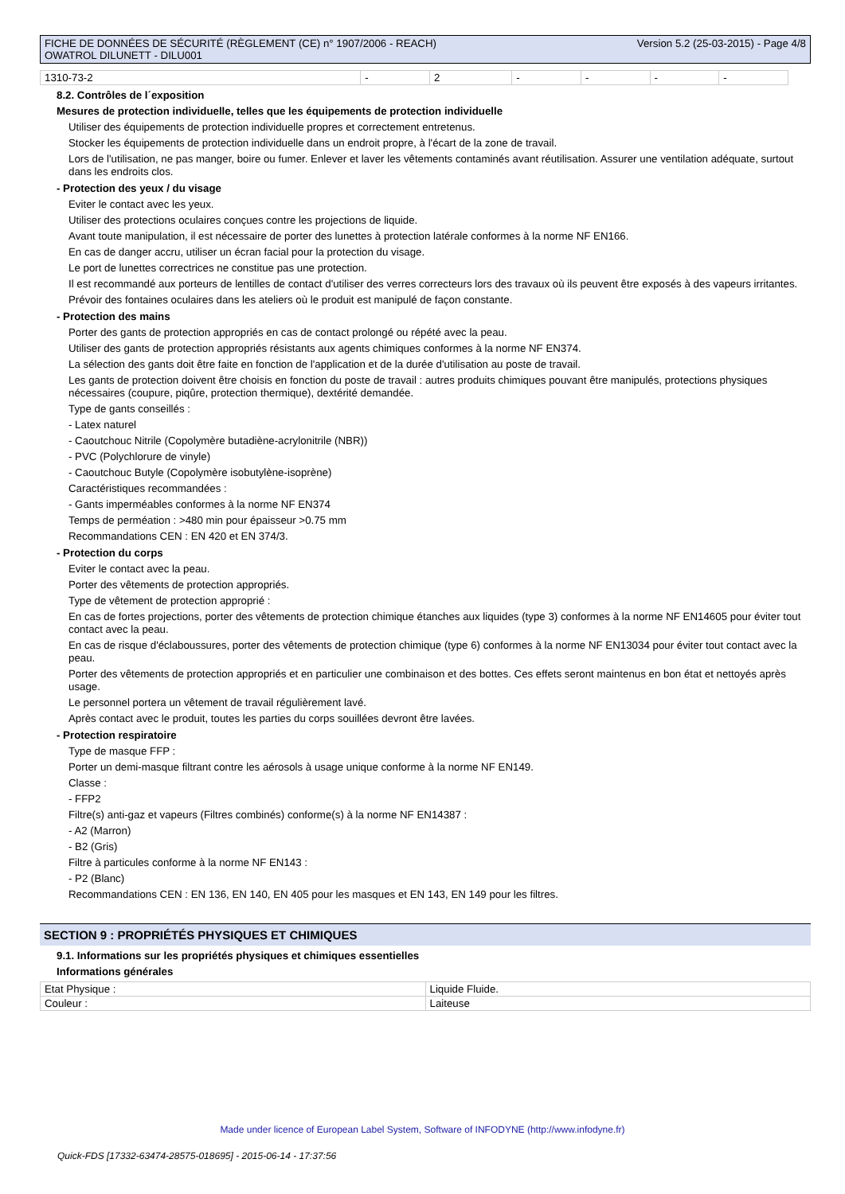FICHE DE DONNÉES DE SÉCURITÉ (RÈGLEMENT (CE) n° 1907/2006 - REACH)
OWATROL DILUNETT - DILU001
Version 5.2 (25-03-2015) - Page 4/8
| 1310-73-2 | - | 2 | - | - | - | - |
8.2. Contrôles de l´exposition
Mesures de protection individuelle, telles que les équipements de protection individuelle
Utiliser des équipements de protection individuelle propres et correctement entretenus.
Stocker les équipements de protection individuelle dans un endroit propre, à l'écart de la zone de travail.
Lors de l'utilisation, ne pas manger, boire ou fumer. Enlever et laver les vêtements contaminés avant réutilisation. Assurer une ventilation adéquate, surtout dans les endroits clos.
- Protection des yeux / du visage
Eviter le contact avec les yeux.
Utiliser des protections oculaires conçues contre les projections de liquide.
Avant toute manipulation, il est nécessaire de porter des lunettes à protection latérale conformes à la norme NF EN166.
En cas de danger accru, utiliser un écran facial pour la protection du visage.
Le port de lunettes correctrices ne constitue pas une protection.
Il est recommandé aux porteurs de lentilles de contact d'utiliser des verres correcteurs lors des travaux où ils peuvent être exposés à des vapeurs irritantes.
Prévoir des fontaines oculaires dans les ateliers où le produit est manipulé de façon constante.
- Protection des mains
Porter des gants de protection appropriés en cas de contact prolongé ou répété avec la peau.
Utiliser des gants de protection appropriés résistants aux agents chimiques conformes à la norme NF EN374.
La sélection des gants doit être faite en fonction de l'application et de la durée d'utilisation au poste de travail.
Les gants de protection doivent être choisis en fonction du poste de travail : autres produits chimiques pouvant être manipulés, protections physiques nécessaires (coupure, piqûre, protection thermique), dextérité demandée.
Type de gants conseillés :
- Latex naturel
- Caoutchouc Nitrile (Copolymère butadiène-acrylonitrile (NBR))
- PVC (Polychlorure de vinyle)
- Caoutchouc Butyle (Copolymère isobutylène-isoprène)
Caractéristiques recommandées :
- Gants imperméables conformes à la norme NF EN374
Temps de perméation : >480 min pour épaisseur >0.75 mm
Recommandations CEN : EN 420 et EN 374/3.
- Protection du corps
Eviter le contact avec la peau.
Porter des vêtements de protection appropriés.
Type de vêtement de protection approprié :
En cas de fortes projections, porter des vêtements de protection chimique étanches aux liquides (type 3) conformes à la norme NF EN14605 pour éviter tout contact avec la peau.
En cas de risque d'éclaboussures, porter des vêtements de protection chimique (type 6) conformes à la norme NF EN13034 pour éviter tout contact avec la peau.
Porter des vêtements de protection appropriés et en particulier une combinaison et des bottes. Ces effets seront maintenus en bon état et nettoyés après usage.
Le personnel portera un vêtement de travail régulièrement lavé.
Après contact avec le produit, toutes les parties du corps souillées devront être lavées.
- Protection respiratoire
Type de masque FFP :
Porter un demi-masque filtrant contre les aérosols à usage unique conforme à la norme NF EN149.
Classe :
- FFP2
Filtre(s) anti-gaz et vapeurs (Filtres combinés) conforme(s) à la norme NF EN14387 :
- A2 (Marron)
- B2 (Gris)
Filtre à particules conforme à la norme NF EN143 :
- P2 (Blanc)
Recommandations CEN : EN 136, EN 140, EN 405 pour les masques et EN 143, EN 149 pour les filtres.
SECTION 9 : PROPRIÉTÉS PHYSIQUES ET CHIMIQUES
9.1. Informations sur les propriétés physiques et chimiques essentielles
Informations générales
| Etat Physique : | Liquide Fluide. |
| Couleur : | Laiteuse |
Made under licence of European Label System, Software of INFODYNE (http://www.infodyne.fr)
Quick-FDS [17332-63474-28575-018695] - 2015-06-14 - 17:37:56